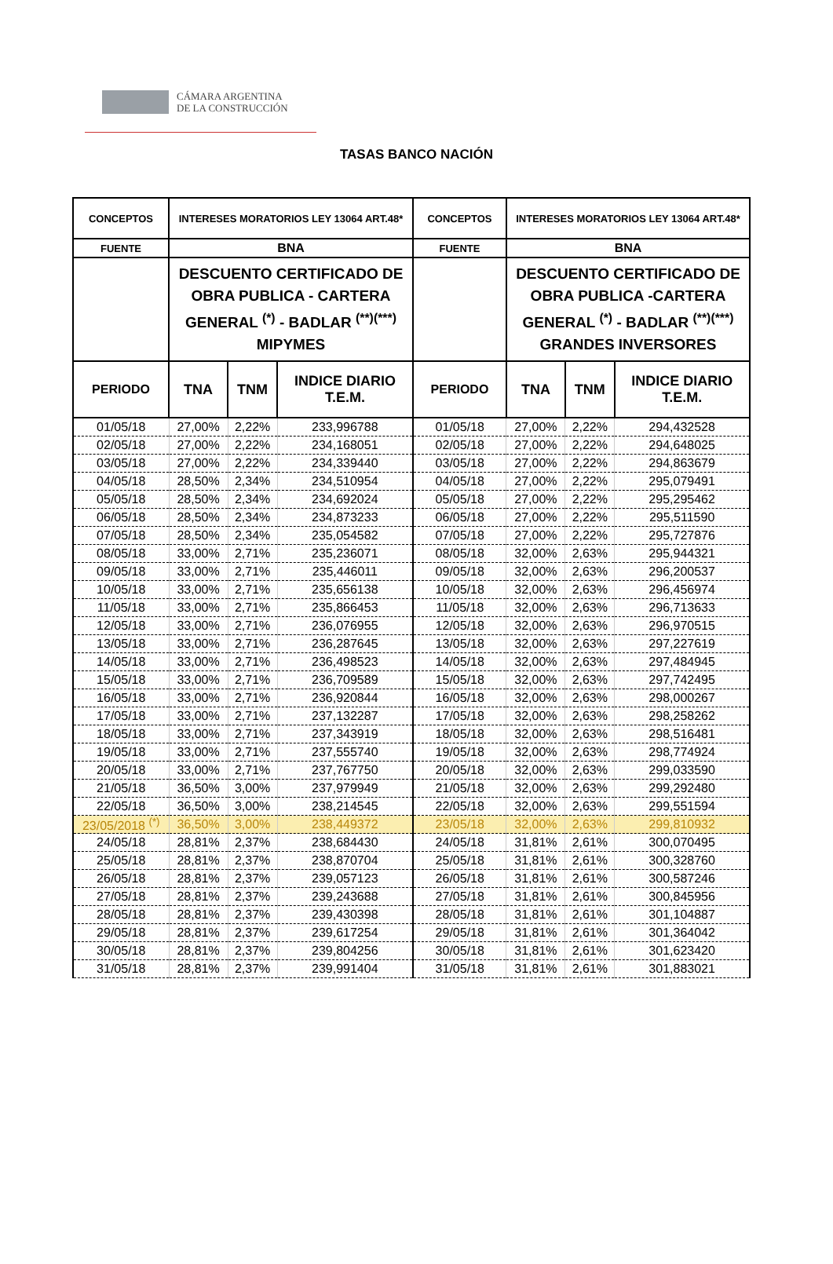CÁMARA ARGENTINA
DE LA CONSTRUCCIÓN
TASAS BANCO NACIÓN
| CONCEPTOS | INTERESES MORATORIOS LEY 13064 ART.48* | | | CONCEPTOS | INTERESES MORATORIOS LEY 13064 ART.48* | | |
| FUENTE | BNA | | | FUENTE | BNA | | |
| | DESCUENTO CERTIFICADO DE OBRA PUBLICA - CARTERA GENERAL <sup>(*)</sup> - BADLAR <sup>(**)(***)</sup> MIPYMES | | | | DESCUENTO CERTIFICADO DE OBRA PUBLICA -CARTERA GENERAL <sup>(*)</sup> - BADLAR <sup>(**)(***)</sup> GRANDES INVERSORES | | |
| PERIODO | TNA | TNM | INDICE DIARIO T.E.M. | PERIODO | TNA | TNM | INDICE DIARIO T.E.M. |
| 01/05/18 | 27,00% | 2,22% | 233,996788 | 01/05/18 | 27,00% | 2,22% | 294,432528 |
| 02/05/18 | 27,00% | 2,22% | 234,168051 | 02/05/18 | 27,00% | 2,22% | 294,648025 |
| 03/05/18 | 27,00% | 2,22% | 234,339440 | 03/05/18 | 27,00% | 2,22% | 294,863679 |
| 04/05/18 | 28,50% | 2,34% | 234,510954 | 04/05/18 | 27,00% | 2,22% | 295,079491 |
| 05/05/18 | 28,50% | 2,34% | 234,692024 | 05/05/18 | 27,00% | 2,22% | 295,295462 |
| 06/05/18 | 28,50% | 2,34% | 234,873233 | 06/05/18 | 27,00% | 2,22% | 295,511590 |
| 07/05/18 | 28,50% | 2,34% | 235,054582 | 07/05/18 | 27,00% | 2,22% | 295,727876 |
| 08/05/18 | 33,00% | 2,71% | 235,236071 | 08/05/18 | 32,00% | 2,63% | 295,944321 |
| 09/05/18 | 33,00% | 2,71% | 235,446011 | 09/05/18 | 32,00% | 2,63% | 296,200537 |
| 10/05/18 | 33,00% | 2,71% | 235,656138 | 10/05/18 | 32,00% | 2,63% | 296,456974 |
| 11/05/18 | 33,00% | 2,71% | 235,866453 | 11/05/18 | 32,00% | 2,63% | 296,713633 |
| 12/05/18 | 33,00% | 2,71% | 236,076955 | 12/05/18 | 32,00% | 2,63% | 296,970515 |
| 13/05/18 | 33,00% | 2,71% | 236,287645 | 13/05/18 | 32,00% | 2,63% | 297,227619 |
| 14/05/18 | 33,00% | 2,71% | 236,498523 | 14/05/18 | 32,00% | 2,63% | 297,484945 |
| 15/05/18 | 33,00% | 2,71% | 236,709589 | 15/05/18 | 32,00% | 2,63% | 297,742495 |
| 16/05/18 | 33,00% | 2,71% | 236,920844 | 16/05/18 | 32,00% | 2,63% | 298,000267 |
| 17/05/18 | 33,00% | 2,71% | 237,132287 | 17/05/18 | 32,00% | 2,63% | 298,258262 |
| 18/05/18 | 33,00% | 2,71% | 237,343919 | 18/05/18 | 32,00% | 2,63% | 298,516481 |
| 19/05/18 | 33,00% | 2,71% | 237,555740 | 19/05/18 | 32,00% | 2,63% | 298,774924 |
| 20/05/18 | 33,00% | 2,71% | 237,767750 | 20/05/18 | 32,00% | 2,63% | 299,033590 |
| 21/05/18 | 36,50% | 3,00% | 237,979949 | 21/05/18 | 32,00% | 2,63% | 299,292480 |
| 22/05/18 | 36,50% | 3,00% | 238,214545 | 22/05/18 | 32,00% | 2,63% | 299,551594 |
| 23/05/2018 <sup>(*)</sup> | 36,50% | 3,00% | 238,449372 | 23/05/18 | 32,00% | 2,63% | 299,810932 |
| 24/05/18 | 28,81% | 2,37% | 238,684430 | 24/05/18 | 31,81% | 2,61% | 300,070495 |
| 25/05/18 | 28,81% | 2,37% | 238,870704 | 25/05/18 | 31,81% | 2,61% | 300,328760 |
| 26/05/18 | 28,81% | 2,37% | 239,057123 | 26/05/18 | 31,81% | 2,61% | 300,587246 |
| 27/05/18 | 28,81% | 2,37% | 239,243688 | 27/05/18 | 31,81% | 2,61% | 300,845956 |
| 28/05/18 | 28,81% | 2,37% | 239,430398 | 28/05/18 | 31,81% | 2,61% | 301,104887 |
| 29/05/18 | 28,81% | 2,37% | 239,617254 | 29/05/18 | 31,81% | 2,61% | 301,364042 |
| 30/05/18 | 28,81% | 2,37% | 239,804256 | 30/05/18 | 31,81% | 2,61% | 301,623420 |
| 31/05/18 | 28,81% | 2,37% | 239,991404 | 31/05/18 | 31,81% | 2,61% | 301,883021 |